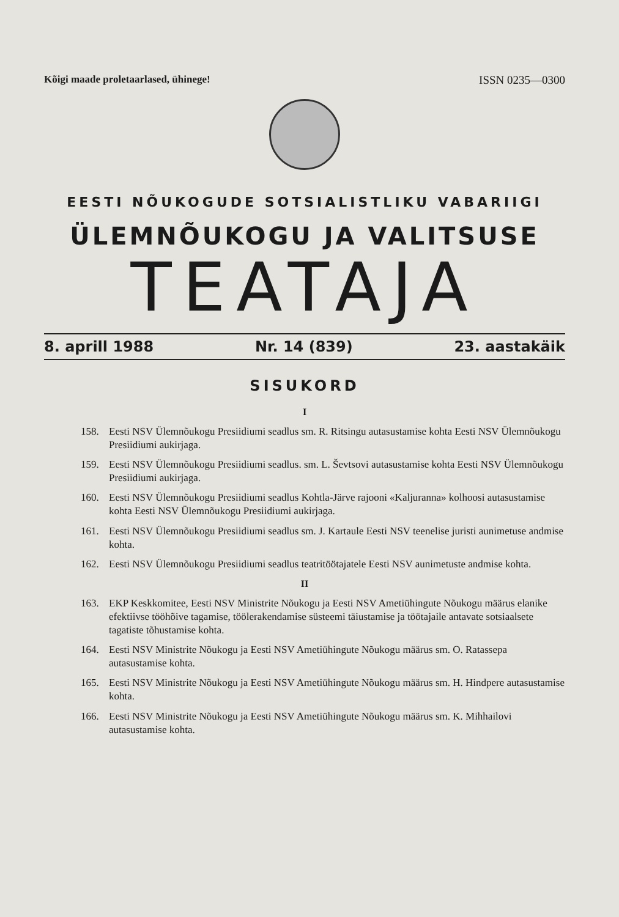Kõigi maade proletaarlased, ühinege! ISSN 0235—0300
EESTI NÕUKOGUDE SOTSIALISTLIKU VABARIIGI
ÜLEMNÕUKOGU JA VALITSUSE
TEATAJA
8. aprill 1988 Nr. 14 (839) 23. aastakäik
SISUKORD
I
158. Eesti NSV Ülemnõukogu Presiidiumi seadlus sm. R. Ritsingu autasustamise kohta Eesti NSV Ülemnõukogu Presiidiumi aukirjaga.
159. Eesti NSV Ülemnõukogu Presiidiumi seadlus. sm. L. Ševtsovi autasustamise kohta Eesti NSV Ülemnõukogu Presiidiumi aukirjaga.
160. Eesti NSV Ülemnõukogu Presiidiumi seadlus Kohtla-Järve rajooni «Kaljuranna» kolhoosi autasustamise kohta Eesti NSV Ülemnõukogu Presiidiumi aukirjaga.
161. Eesti NSV Ülemnõukogu Presiidiumi seadlus sm. J. Kartaule Eesti NSV teenelise juristi aunimetuse andmise kohta.
162. Eesti NSV Ülemnõukogu Presiidiumi seadlus teatritöötajatele Eesti NSV aunimetuste andmise kohta.
II
163. EKP Keskkomitee, Eesti NSV Ministrite Nõukogu ja Eesti NSV Ametiühingute Nõukogu määrus elanike efektiivse tööhõive tagamise, töölerakendamise süsteemi täiustamise ja töötajaile antavate sotsiaalsete tagatiste tõhustamise kohta.
164. Eesti NSV Ministrite Nõukogu ja Eesti NSV Ametiühingute Nõukogu määrus sm. O. Ratassepa autasustamise kohta.
165. Eesti NSV Ministrite Nõukogu ja Eesti NSV Ametiühingute Nõukogu määrus sm. H. Hindpere autasustamise kohta.
166. Eesti NSV Ministrite Nõukogu ja Eesti NSV Ametiühingute Nõukogu määrus sm. K. Mihhailovi autasustamise kohta.